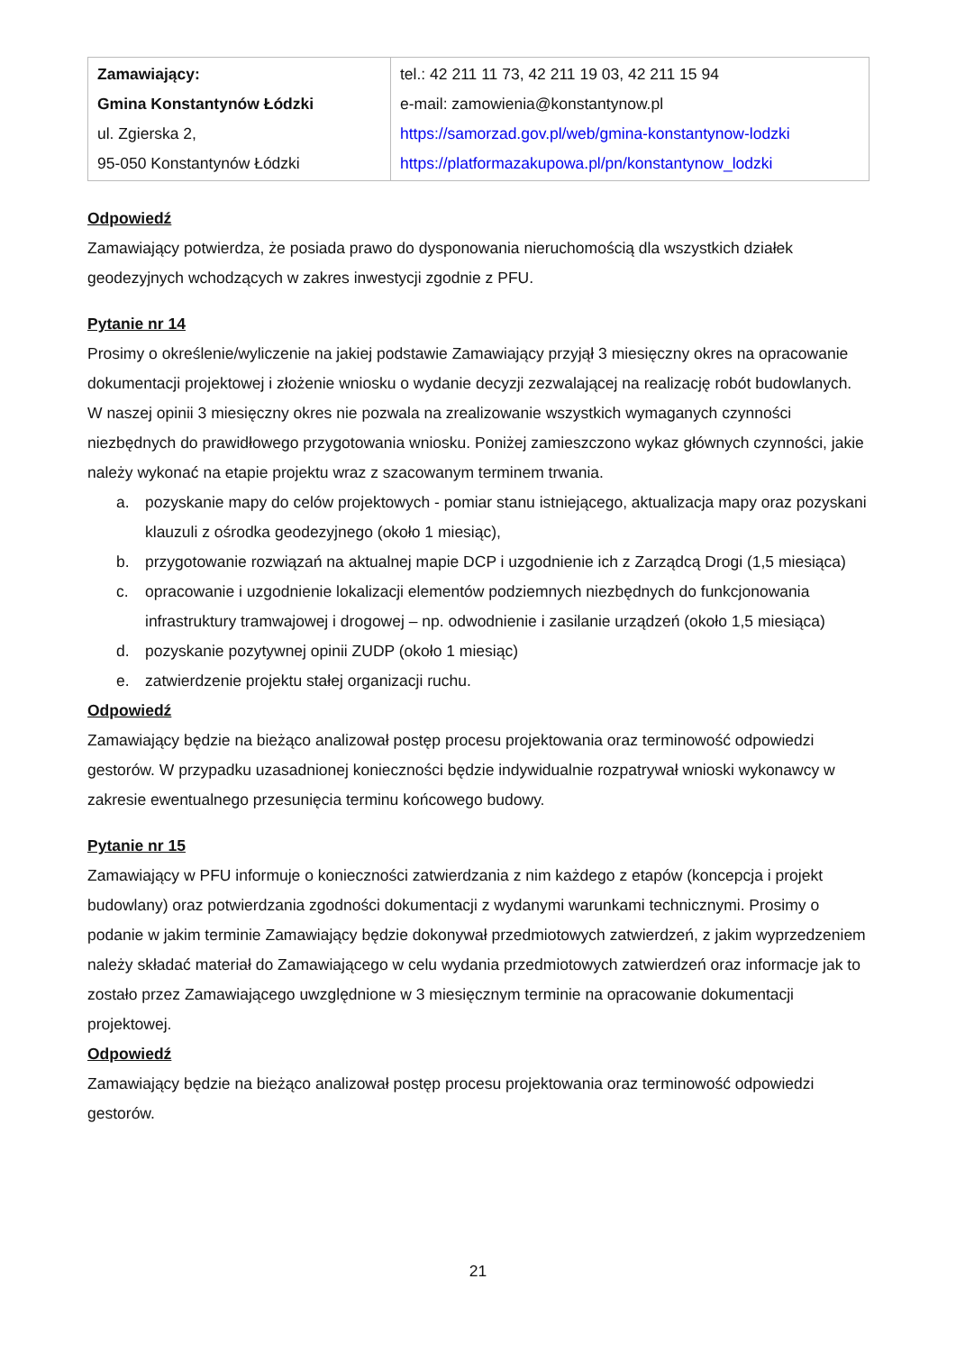| Zamawiający: Gmina Konstantynów Łódzki ul. Zgierska 2, 95-050 Konstantynów Łódzki | tel.: 42 211 11 73, 42 211 19 03, 42 211 15 94 e-mail: zamowienia@konstantynow.pl https://samorzad.gov.pl/web/gmina-konstantynow-lodzki https://platformazakupowa.pl/pn/konstantynow_lodzki |
Odpowiedź
Zamawiający potwierdza, że posiada prawo do dysponowania nieruchomością dla wszystkich działek geodezyjnych wchodzących w zakres inwestycji zgodnie z PFU.
Pytanie nr 14
Prosimy o określenie/wyliczenie na jakiej podstawie Zamawiający przyjął 3 miesięczny okres na opracowanie dokumentacji projektowej i złożenie wniosku o wydanie decyzji zezwalającej na realizację robót budowlanych. W naszej opinii 3 miesięczny okres nie pozwala na zrealizowanie wszystkich wymaganych czynności niezbędnych do prawidłowego przygotowania wniosku. Poniżej zamieszczono wykaz głównych czynności, jakie należy wykonać na etapie projektu wraz z szacowanym terminem trwania.
a. pozyskanie mapy do celów projektowych - pomiar stanu istniejącego, aktualizacja mapy oraz pozyskani klauzuli z ośrodka geodezyjnego (około 1 miesiąc),
b. przygotowanie rozwiązań na aktualnej mapie DCP i uzgodnienie ich z Zarządcą Drogi (1,5 miesiąca)
c. opracowanie i uzgodnienie lokalizacji elementów podziemnych niezbędnych do funkcjonowania infrastruktury tramwajowej i drogowej – np. odwodnienie i zasilanie urządzeń (około 1,5 miesiąca)
d. pozyskanie pozytywnej opinii ZUDP (około 1 miesiąc)
e. zatwierdzenie projektu stałej organizacji ruchu.
Odpowiedź
Zamawiający będzie na bieżąco analizował postęp procesu projektowania oraz terminowość odpowiedzi gestorów. W przypadku uzasadnionej konieczności będzie indywidualnie rozpatrywał wnioski wykonawcy w zakresie ewentualnego przesunięcia terminu końcowego budowy.
Pytanie nr 15
Zamawiający w PFU informuje o konieczności zatwierdzania z nim każdego z etapów (koncepcja i projekt budowlany) oraz potwierdzania zgodności dokumentacji z wydanymi warunkami technicznymi. Prosimy o podanie w jakim terminie Zamawiający będzie dokonywał przedmiotowych zatwierdzeń, z jakim wyprzedzeniem należy składać materiał do Zamawiającego w celu wydania przedmiotowych zatwierdzeń oraz informacje jak to zostało przez Zamawiającego uwzględnione w 3 miesięcznym terminie na opracowanie dokumentacji projektowej.
Odpowiedź
Zamawiający będzie na bieżąco analizował postęp procesu projektowania oraz terminowość odpowiedzi gestorów.
21